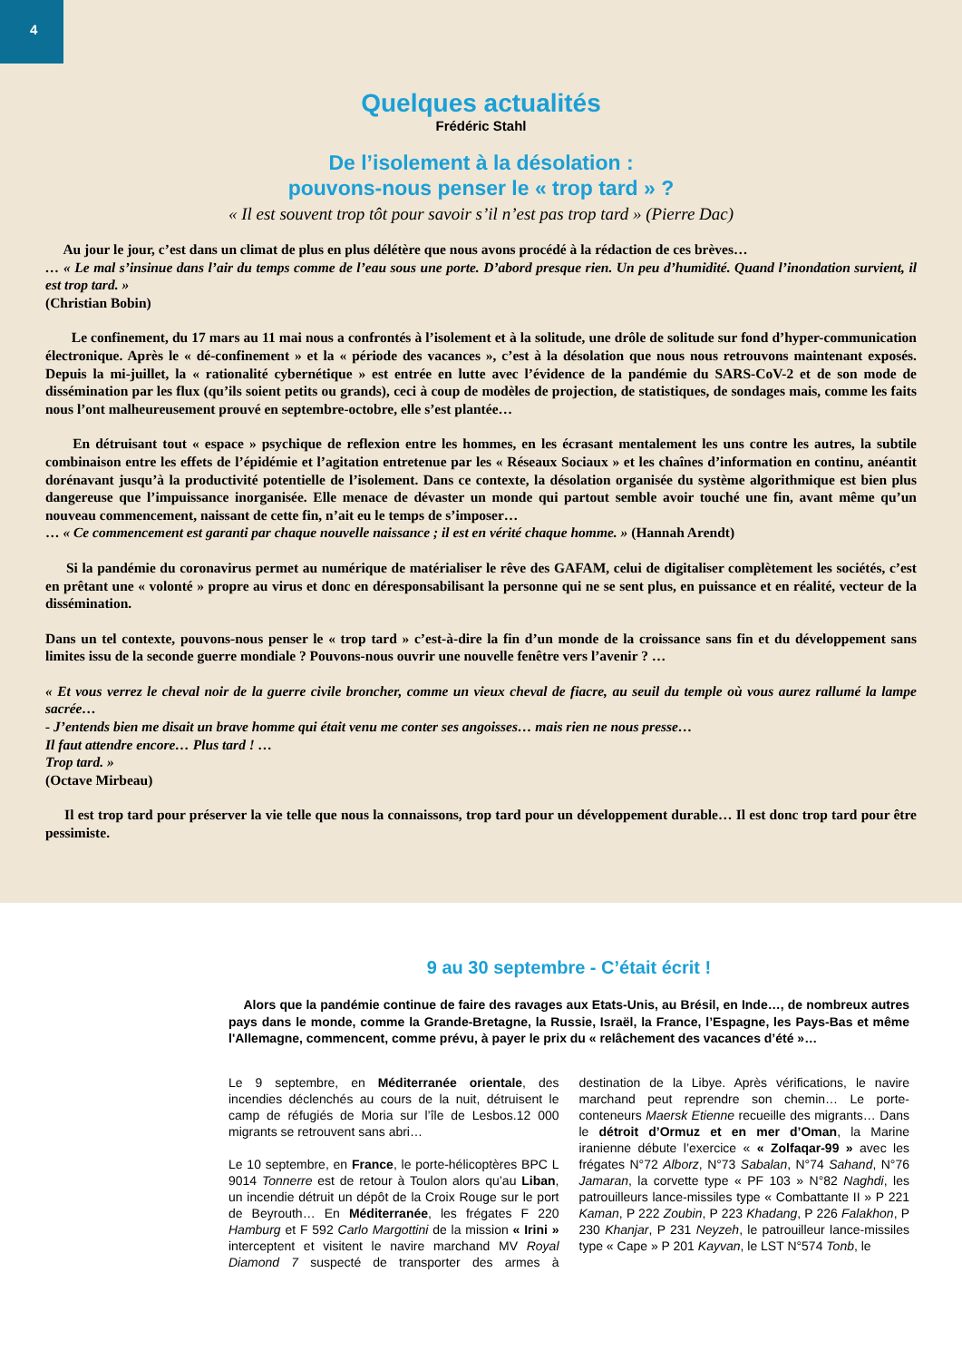4
Quelques actualités
Frédéric Stahl
De l’isolement à la désolation :
pouvons-nous penser le « trop tard » ?
« Il est souvent trop tôt pour savoir s’il n’est pas trop tard » (Pierre Dac)
Au jour le jour, c’est dans un climat de plus en plus délétère que nous avons procédé à la rédaction de ces brèves…
… « Le mal s’insinue dans l’air du temps comme de l’eau sous une porte. D’abord presque rien. Un peu d’humidité. Quand l’inondation survient, il est trop tard. »
(Christian Bobin)
Le confinement, du 17 mars au 11 mai nous a confrontés à l’isolement et à la solitude, une drôle de solitude sur fond d’hyper-communication électronique. Après le « dé-confinement » et la « période des vacances », c’est à la désolation que nous nous retrouvons maintenant exposés. Depuis la mi-juillet, la « rationalité cybernétique » est entrée en lutte avec l’évidence de la pandémie du SARS-CoV-2 et de son mode de dissémination par les flux (qu’ils soient petits ou grands), ceci à coup de modèles de projection, de statistiques, de sondages mais, comme les faits nous l’ont malheureusement prouvé en septembre-octobre, elle s’est plantée…
En détruisant tout « espace » psychique de reflexion entre les hommes, en les écrasant mentalement les uns contre les autres, la subtile combinaison entre les effets de l’épidémie et l’agitation entretenue par les « Réseaux Sociaux » et les chaînes d’information en continu, anéantit dorénavant jusqu’à la productivité potentielle de l’isolement. Dans ce contexte, la désolation organisée du système algorithmique est bien plus dangereuse que l’impuissance inorganisée. Elle menace de dévaster un monde qui partout semble avoir touché une fin, avant même qu’un nouveau commencement, naissant de cette fin, n’ait eu le temps de s’imposer…
… « Ce commencement est garanti par chaque nouvelle naissance ; il est en vérité chaque homme. » (Hannah Arendt)
Si la pandémie du coronavirus permet au numérique de matérialiser le rêve des GAFAM, celui de digitaliser complètement les sociétés, c’est en prêtant une « volonté » propre au virus et donc en déresponsabilisant la personne qui ne se sent plus, en puissance et en réalité, vecteur de la dissémination.
Dans un tel contexte, pouvons-nous penser le « trop tard » c’est-à-dire la fin d’un monde de la croissance sans fin et du développement sans limites issu de la seconde guerre mondiale ? Pouvons-nous ouvrir une nouvelle fenêtre vers l’avenir ? …
« Et vous verrez le cheval noir de la guerre civile broncher, comme un vieux cheval de fiacre, au seuil du temple où vous aurez rallumé la lampe sacrée…
- J’entends bien me disait un brave homme qui était venu me conter ses angoisses… mais rien ne nous presse…
Il faut attendre encore… Plus tard ! …
Trop tard. »
(Octave Mirbeau)
Il est trop tard pour préserver la vie telle que nous la connaissons, trop tard pour un développement durable… Il est donc trop tard pour être pessimiste.
9 au 30 septembre - C’était écrit !
Alors que la pandémie continue de faire des ravages aux Etats-Unis, au Brésil, en Inde…, de nombreux autres pays dans le monde, comme la Grande-Bretagne, la Russie, Israël, la France, l’Espagne, les Pays-Bas et même l'Allemagne, commencent, comme prévu, à payer le prix du « relâchement des vacances d’été »…
Le 9 septembre, en Méditerranée orientale, des incendies déclenchés au cours de la nuit, détruisent le camp de réfugiés de Moria sur l’île de Lesbos.12 000 migrants se retrouvent sans abri…
Le 10 septembre, en France, le porte-hélicoptères BPC L 9014 Tonnerre est de retour à Toulon alors qu’au Liban, un incendie détruit un dépôt de la Croix Rouge sur le port de Beyrouth… En Méditerranée, les frégates F 220 Hamburg et F 592 Carlo Margottini de la mission « Irini » interceptent et visitent le navire marchand MV Royal Diamond 7 suspecté de transporter des armes à destination de la Libye. Après vérifications, le navire marchand peut reprendre son chemin… Le porte-conteneurs Maersk Etienne recueille des migrants… Dans le détroit d’Ormuz et en mer d’Oman, la Marine iranienne débute l’exercice « « Zolfaqar-99 » avec les frégates N°72 Alborz, N°73 Sabalan, N°74 Sahand, N°76 Jamaran, la corvette type « PF 103 » N°82 Naghdi, les patrouilleurs lance-missiles type « Combattante II » P 221 Kaman, P 222 Zoubin, P 223 Khadang, P 226 Falakhon, P 230 Khanjar, P 231 Neyzeh, le patrouilleur lance-missiles type « Cape » P 201 Kayvan, le LST N°574 Tonb, le